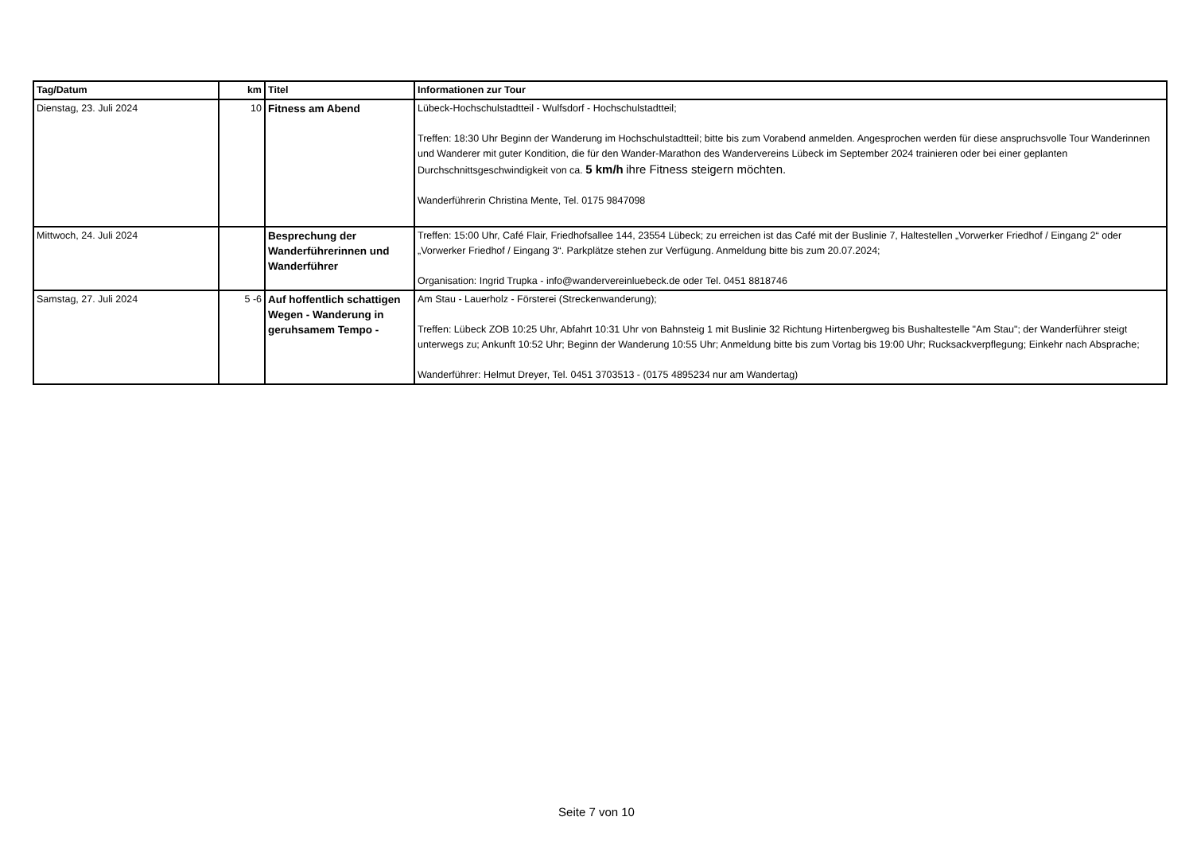| Tag/Datum | km | Titel | Informationen zur Tour |
| --- | --- | --- | --- |
| Dienstag, 23. Juli 2024 | 10 | Fitness am Abend | Lübeck-Hochschulstadtteil - Wulfsdorf - Hochschulstadtteil; Treffen: 18:30 Uhr Beginn der Wanderung im Hochschulstadtteil; bitte bis zum Vorabend anmelden. Angesprochen werden für diese anspruchsvolle Tour Wanderinnen und Wanderer mit guter Kondition, die für den Wander-Marathon des Wandervereins Lübeck im September 2024 trainieren oder bei einer geplanten Durchschnittsgeschwindigkeit von ca. 5 km/h ihre Fitness steigern möchten. Wanderführerin Christina Mente, Tel. 0175 9847098 |
| Mittwoch, 24. Juli 2024 | | Besprechung der Wanderführerinnen und Wanderführer | Treffen: 15:00 Uhr, Café Flair, Friedhofsallee 144, 23554 Lübeck; zu erreichen ist das Café mit der Buslinie 7, Haltestellen „Vorwerker Friedhof / Eingang 2“ oder „Vorwerker Friedhof / Eingang 3“. Parkplätze stehen zur Verfügung. Anmeldung bitte bis zum 20.07.2024; Organisation: Ingrid Trupka - info@wandervereinluebeck.de oder Tel. 0451 8818746 |
| Samstag, 27. Juli 2024 | 5 -6 | Auf hoffentlich schattigen Wegen - Wanderung in geruhsamem Tempo - | Am Stau - Lauerholz - Försterei (Streckenwanderung); Treffen: Lübeck ZOB 10:25 Uhr, Abfahrt 10:31 Uhr von Bahnsteig 1 mit Buslinie 32 Richtung Hirtenbergweg bis Bushaltestelle "Am Stau"; der Wanderführer steigt unterwegs zu; Ankunft 10:52 Uhr; Beginn der Wanderung 10:55 Uhr; Anmeldung bitte bis zum Vortag bis 19:00 Uhr; Rucksackverpflegung; Einkehr nach Absprache; Wanderführer: Helmut Dreyer, Tel. 0451 3703513 - (0175 4895234 nur am Wandertag) |
Seite 7 von 10